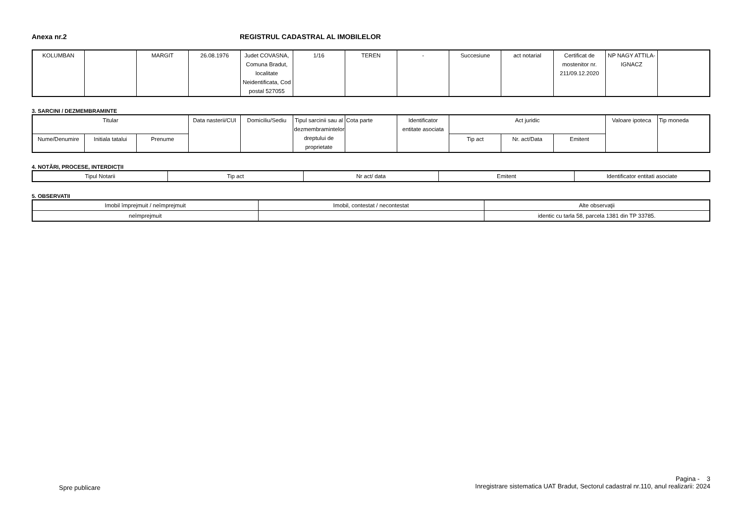Anexa nr.2 REGISTRUL CADASTRAL AL IMOBILELOR
| KOLUMBAN | | MARGIT | 26.08.1976 | Judet COVASNA, Comuna Bradut, localitate Neidentificata, Cod postal 527055 | 1/16 | TEREN | - | Succesiune | act notarial | Certificat de mostenitor nr. 211/09.12.2020 | NP NAGY ATTILA-IGNACZ | |
3. SARCINI / DEZMEMBRAMINTE
| Titular | | | Data nasterii/CUI | Domiciliu/Sediu | Tipul sarcinii sau al dezmembramintelor dreptului de proprietate | Cota parte | Identificator entitate asociata | Act juridic | | | Valoare ipoteca | Tip moneda |
| --- | --- | --- | --- | --- | --- | --- | --- | --- | --- | --- | --- | --- |
| Nume/Denumire | Initiala tatalui | Prenume | | | | | | Tip act | Nr. act/Data | Emitent | | |
4. NOTĂRI, PROCESE, INTERDICŢII
| Tipul Notarii | Tip act | Nr act/ data | Emitent | Identificator entitati asociate |
| --- | --- | --- | --- | --- |
5. OBSERVATII
| Imobil împrejmuit / neîmprejmuit | Imobil, contestat / necontestat | Alte observaţii |
| --- | --- | --- |
| neîmprejmuit | | identic cu tarla 58, parcela 1381 din TP 33785. |
Spre publicare
Pagina - 3
Inregistrare sistematica UAT Bradut, Sectorul cadastral nr.110, anul realizarii: 2024